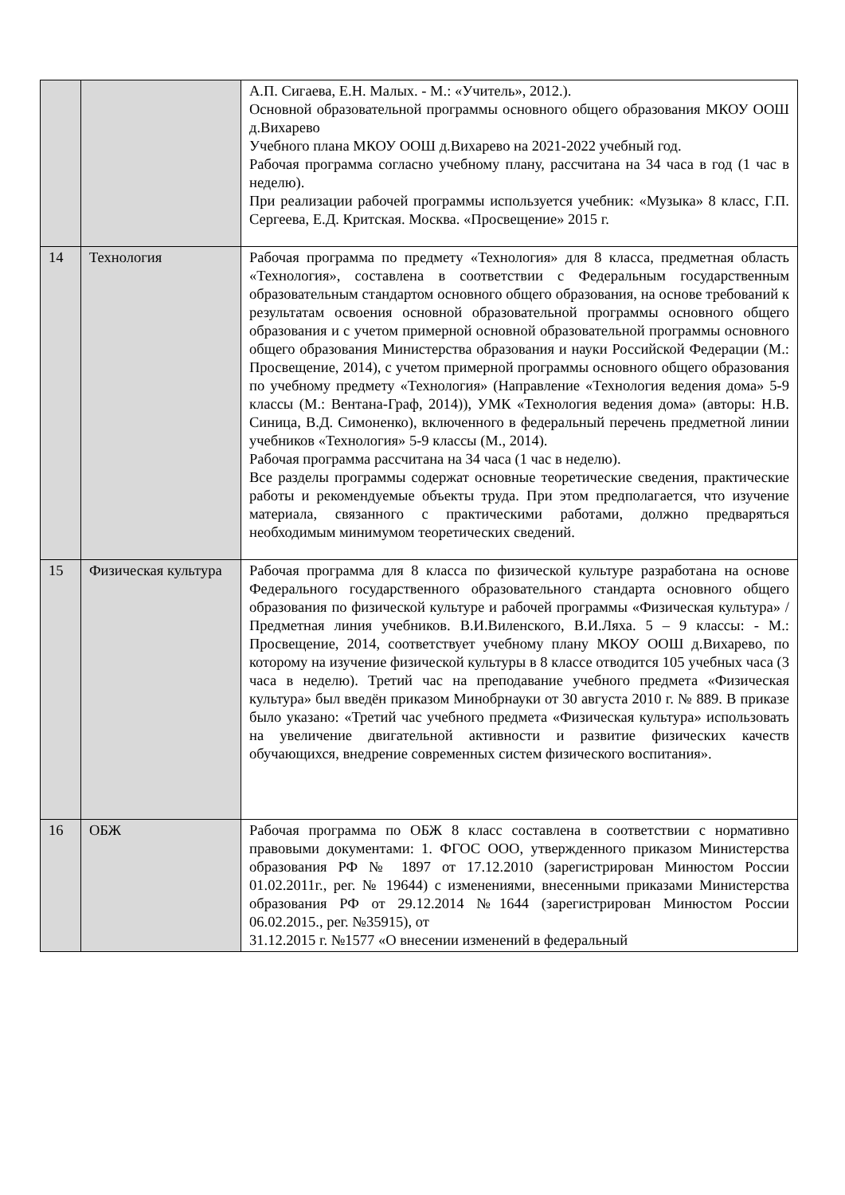| | | А.П. Сигаева, Е.Н. Малых. - М.: «Учитель», 2012.). Основной образовательной программы основного общего образования МКОУ ООШ д.Вихарево Учебного плана МКОУ ООШ д.Вихарево на 2021-2022 учебный год. Рабочая программа согласно учебному плану, рассчитана на 34 часа в год (1 час в неделю). При реализации рабочей программы используется учебник: «Музыка» 8 класс, Г.П. Сергеева, Е.Д. Критская. Москва. «Просвещение» 2015 г. |
| 14 | Технология | Рабочая программа по предмету «Технология» для 8 класса, предметная область «Технология», составлена в соответствии с Федеральным государственным образовательным стандартом основного общего образования, на основе требований к результатам освоения основной образовательной программы основного общего образования и с учетом примерной основной образовательной программы основного общего образования Министерства образования и науки Российской Федерации (М.: Просвещение, 2014), с учетом примерной программы основного общего образования по учебному предмету «Технология» (Направление «Технология ведения дома» 5-9 классы (М.: Вентана-Граф, 2014)), УМК «Технология ведения дома» (авторы: Н.В. Синица, В.Д. Симоненко), включенного в федеральный перечень предметной линии учебников «Технология» 5-9 классы (М., 2014). Рабочая программа рассчитана на 34 часа (1 час в неделю). Все разделы программы содержат основные теоретические сведения, практические работы и рекомендуемые объекты труда. При этом предполагается, что изучение материала, связанного с практическими работами, должно предваряться необходимым минимумом теоретических сведений. |
| 15 | Физическая культура | Рабочая программа для 8 класса по физической культуре разработана на основе Федерального государственного образовательного стандарта основного общего образования по физической культуре и рабочей программы «Физическая культура» / Предметная линия учебников. В.И.Виленского, В.И.Ляха. 5 – 9 классы: - М.: Просвещение, 2014, соответствует учебному плану МКОУ ООШ д.Вихарево, по которому на изучение физической культуры в 8 классе отводится 105 учебных часа (3 часа в неделю). Третий час на преподавание учебного предмета «Физическая культура» был введён приказом Минобрнауки от 30 августа 2010 г. № 889. В приказе было указано: «Третий час учебного предмета «Физическая культура» использовать на увеличение двигательной активности и развитие физических качеств обучающихся, внедрение современных систем физического воспитания». |
| 16 | ОБЖ | Рабочая программа по ОБЖ 8 класс составлена в соответствии с нормативно правовыми документами: 1. ФГОС ООО, утвержденного приказом Министерства образования РФ № 1897 от 17.12.2010 (зарегистрирован Минюстом России 01.02.2011г., рег. № 19644) с изменениями, внесенными приказами Министерства образования РФ от 29.12.2014 №1644 (зарегистрирован Минюстом России 06.02.2015., рег. №35915), от 31.12.2015 г. №1577 «О внесении изменений в федеральный |